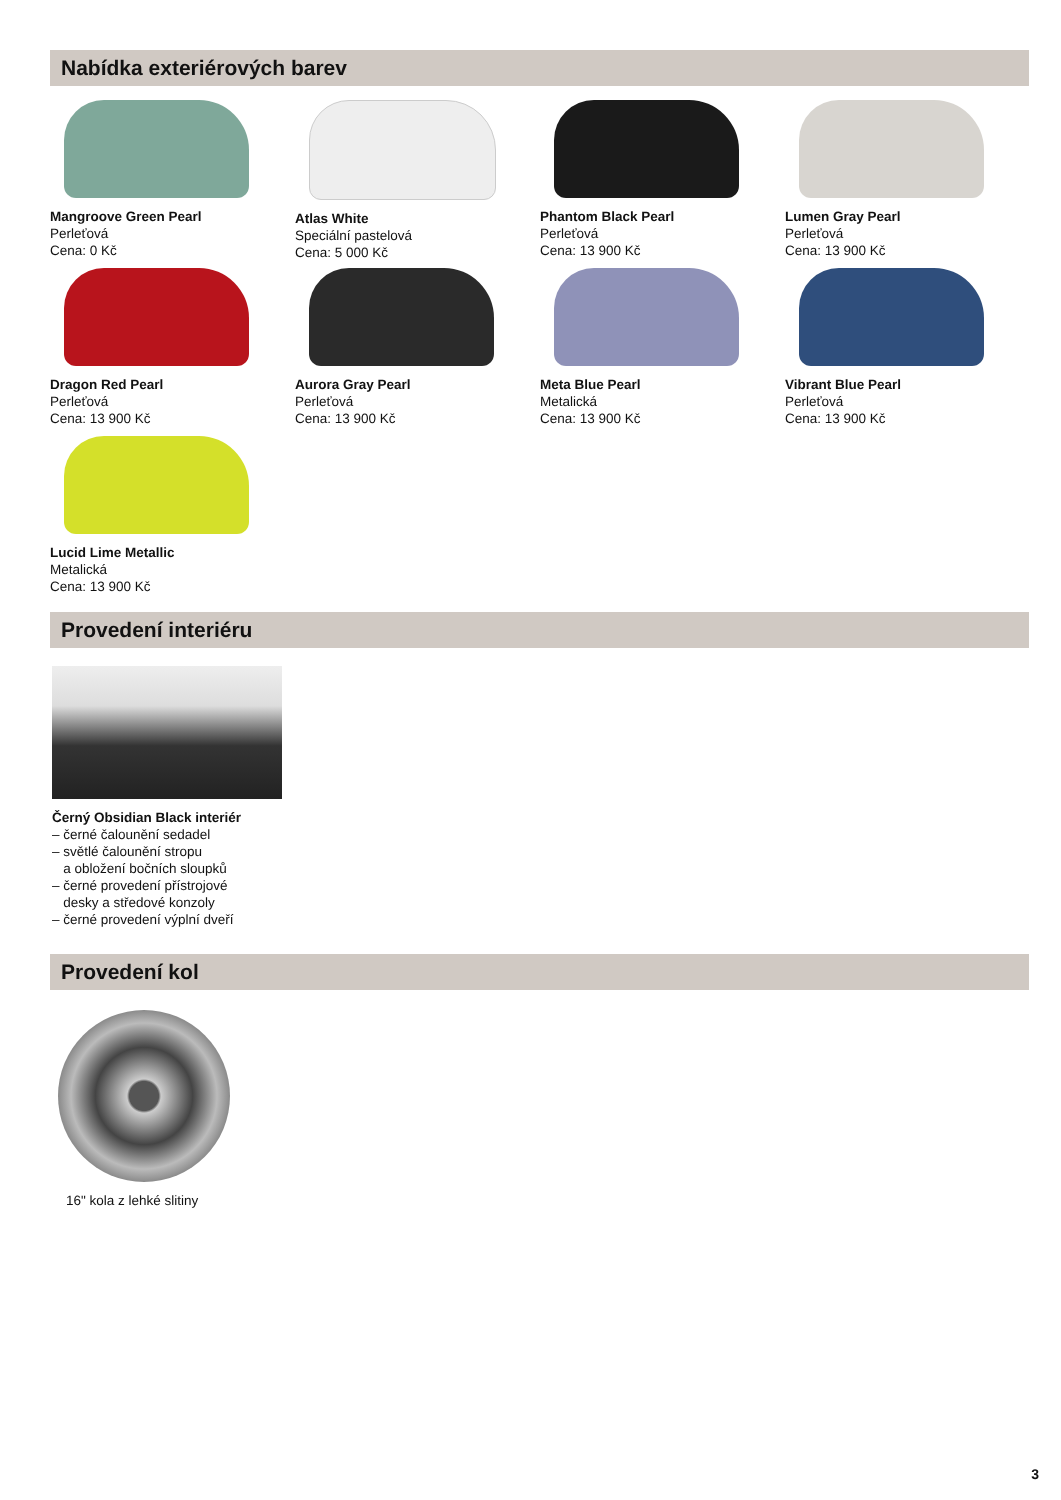Nabídka exteriérových barev
Mangroove Green Pearl
Perleťová
Cena: 0 Kč
Atlas White
Speciální pastelová
Cena: 5 000 Kč
Phantom Black Pearl
Perleťová
Cena: 13 900 Kč
Lumen Gray Pearl
Perleťová
Cena: 13 900 Kč
Dragon Red Pearl
Perleťová
Cena: 13 900 Kč
Aurora Gray Pearl
Perleťová
Cena: 13 900 Kč
Meta Blue Pearl
Metalická
Cena: 13 900 Kč
Vibrant Blue Pearl
Perleťová
Cena: 13 900 Kč
Lucid Lime Metallic
Metalická
Cena: 13 900 Kč
Provedení interiéru
Černý Obsidian Black interiér
– černé čalounění sedadel
– světlé čalounění stropu
a obložení bočních sloupků
– černé provedení přístrojové
desky a středové konzoly
– černé provedení výplní dveří
Provedení kol
16" kola z lehké slitiny
3